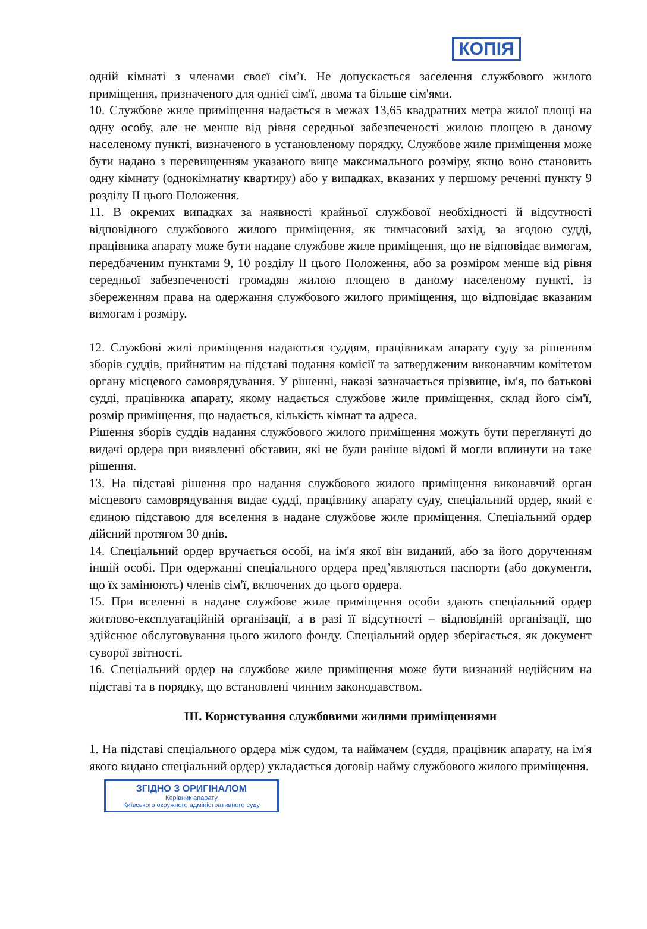КОПІЯ
одній кімнаті з членами своєї сім’ї. Не допускається заселення службового жилого приміщення, призначеного для однієї сім'ї, двома та більше сім'ями.
10. Службове жиле приміщення надається в межах 13,65 квадратних метра жилої площі на одну особу, але не менше від рівня середньої забезпеченості жилою площею в даному населеному пункті, визначеного в установленому порядку. Службове жиле приміщення може бути надано з перевищенням указаного вище максимального розміру, якщо воно становить одну кімнату (однокімнатну квартиру) або у випадках, вказаних у першому реченні пункту 9 розділу II цього Положення.
11. В окремих випадках за наявності крайньої службової необхідності й відсутності відповідного службового жилого приміщення, як тимчасовий захід, за згодою судді, працівника апарату може бути надане службове жиле приміщення, що не відповідає вимогам, передбаченим пунктами 9, 10 розділу II цього Положення, або за розміром менше від рівня середньої забезпеченості громадян жилою площею в даному населеному пункті, із збереженням права на одержання службового жилого приміщення, що відповідає вказаним вимогам і розміру.
12. Службові жилі приміщення надаються суддям, працівникам апарату суду за рішенням зборів суддів, прийнятим на підставі подання комісії та затвердженим виконавчим комітетом органу місцевого самоврядування. У рішенні, наказі зазначається прізвище, ім'я, по батькові судді, працівника апарату, якому надається службове жиле приміщення, склад його сім'ї, розмір приміщення, що надається, кількість кімнат та адреса.
Рішення зборів суддів надання службового жилого приміщення можуть бути переглянуті до видачі ордера при виявленні обставин, які не були раніше відомі й могли вплинути на таке рішення.
13. На підставі рішення про надання службового жилого приміщення виконавчий орган місцевого самоврядування видає судді, працівнику апарату суду, спеціальний ордер, який є єдиною підставою для вселення в надане службове жиле приміщення. Спеціальний ордер дійсний протягом 30 днів.
14. Спеціальний ордер вручається особі, на ім'я якої він виданий, або за його дорученням іншій особі. При одержанні спеціального ордера пред’являються паспорти (або документи, що їх замінюють) членів сім'ї, включених до цього ордера.
15. При вселенні в надане службове жиле приміщення особи здають спеціальний ордер житлово-експлуатаційній організації, а в разі її відсутності – відповідній організації, що здійснює обслуговування цього жилого фонду. Спеціальний ордер зберігається, як документ суворої звітності.
16. Спеціальний ордер на службове жиле приміщення може бути визнаний недійсним на підставі та в порядку, що встановлені чинним законодавством.
III. Користування службовими жилими приміщеннями
1. На підставі спеціального ордера між судом, та наймачем (суддя, працівник апарату, на ім'я якого видано спеціальний ордер) укладається договір найму службового жилого приміщення.
ЗГІДНО З ОРИГІНАЛОМ
Керівник апарату
Київського окружного адміністративного суду